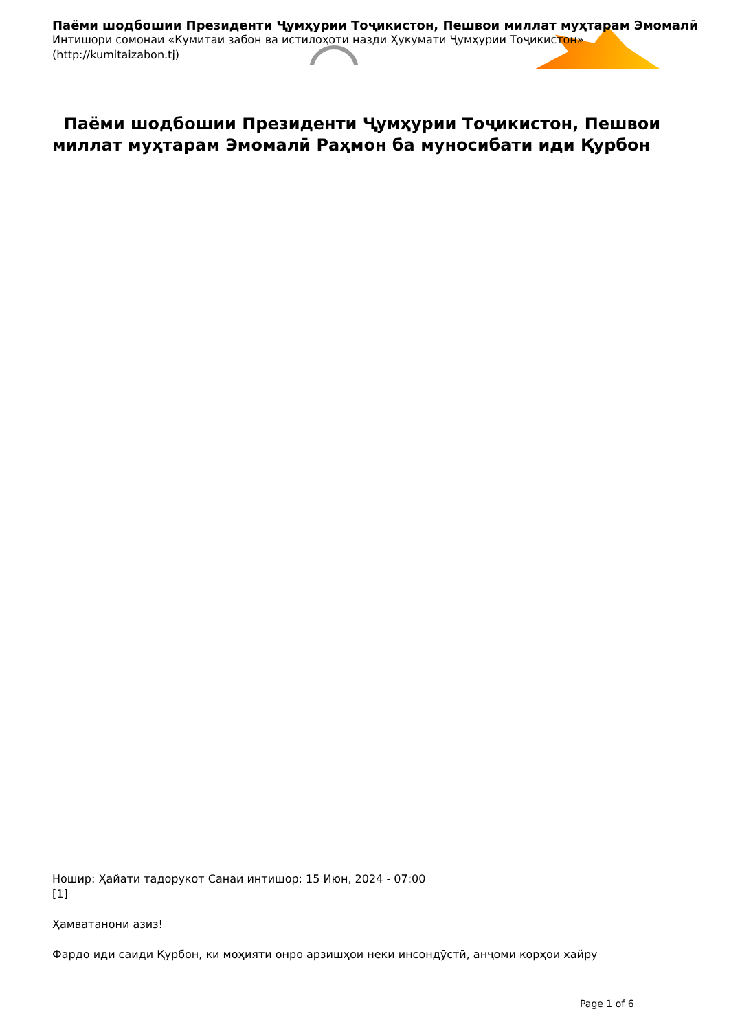Паёми шодбошии Президенти Ҷумҳурии Тоҷикистон, Пешвои миллат муҳтарам Эмомалӣ
Интишори сомонаи «Кумитаи забон ва истилоҳоти назди Ҳукумати Ҷумҳурии Тоҷикистон»
(http://kumitaizabon.tj)
Паёми шодбошии Президенти Ҷумҳурии Тоҷикистон, Пешвои миллат муҳтарам Эмомалӣ Раҳмон ба муносибати иди Қурбон
Ношир: Ҳайати тадорукот Санаи интишор: 15 Июн, 2024 - 07:00
[1]
Ҳамватанони азиз!
Фардо иди саиди Қурбон, ки моҳияти онро арзишҳои неки инсондӯстӣ, анҷоми корҳои хайру
Page 1 of 6